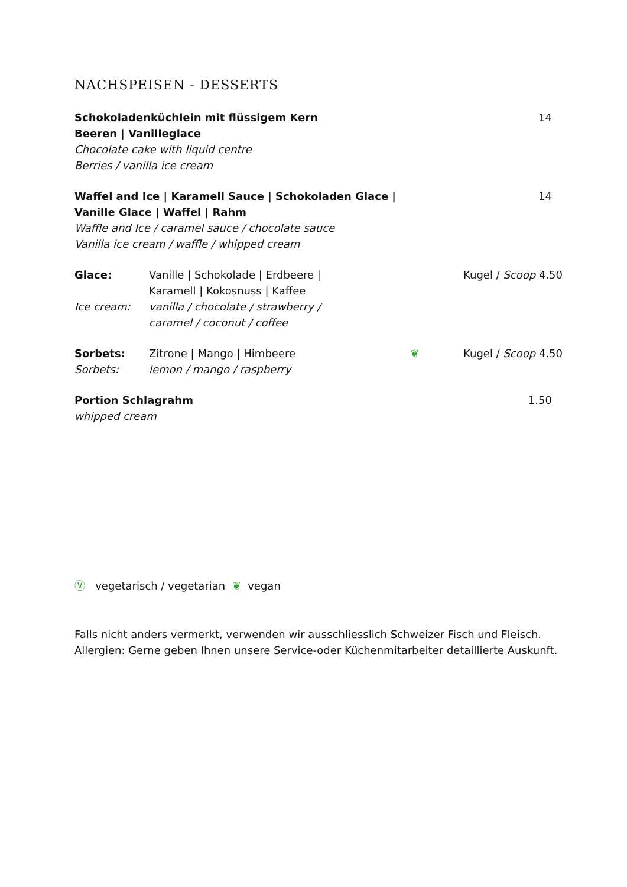NACHSPEISEN - DESSERTS
Schokoladenküchlein mit flüssigem Kern
Beeren | Vanilleglace
Chocolate cake with liquid centre
Berries / vanilla ice cream
14
Waffel and Ice | Karamell Sauce | Schokoladen Glace |
Vanille Glace | Waffel | Rahm
Waffle and Ice / caramel sauce / chocolate sauce
Vanilla ice cream / waffle / whipped cream
14
Glace:
Ice cream:
Vanille | Schokolade | Erdbeere |
Karamell | Kokosnuss | Kaffee
vanilla / chocolate / strawberry /
caramel / coconut / coffee
Kugel / Scoop 4.50
Sorbets:
Sorbets:
Zitrone | Mango | Himbeere
lemon / mango / raspberry
❦ Kugel / Scoop 4.50
Portion Schlagrahm
whipped cream
1.50
Ⓥ vegetarisch / vegetarian ❦ vegan
Falls nicht anders vermerkt, verwenden wir ausschliesslich Schweizer Fisch und Fleisch.
Allergien: Gerne geben Ihnen unsere Service-oder Küchenmitarbeiter detaillierte Auskunft.